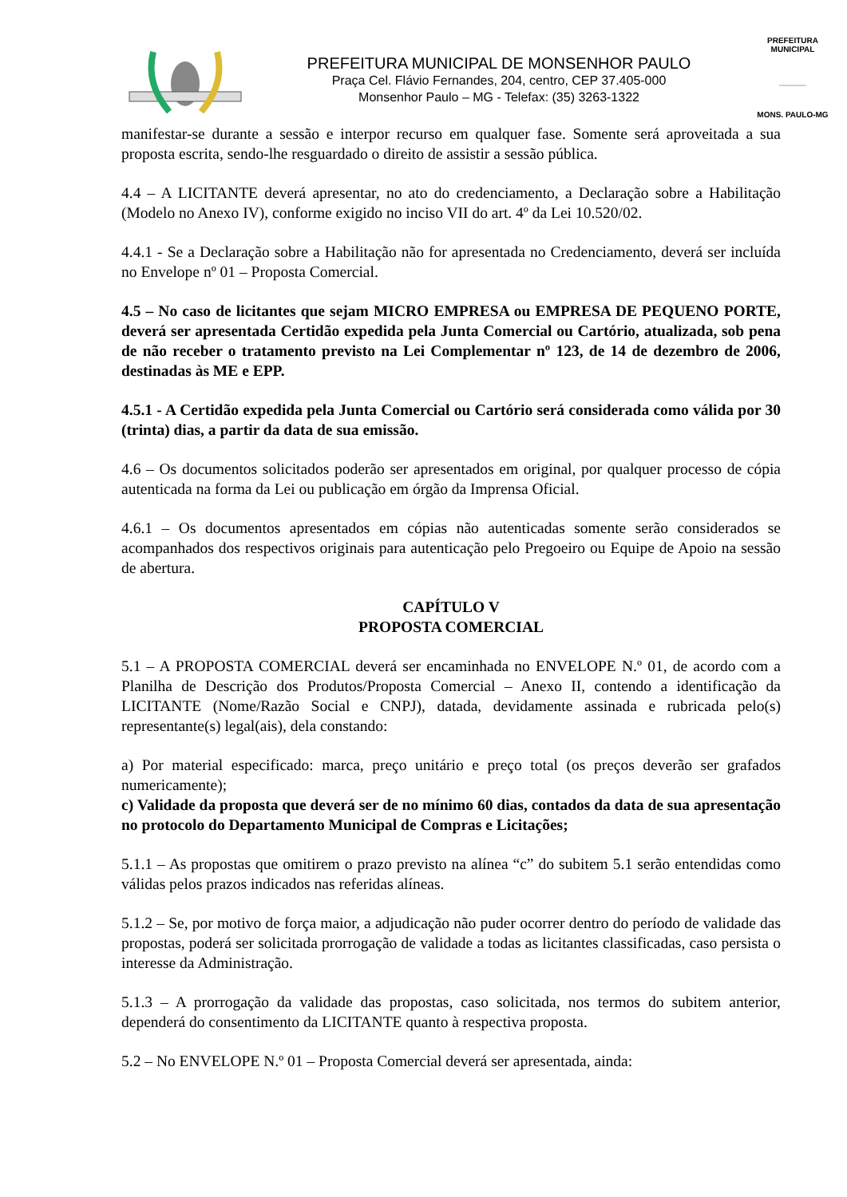PREFEITURA MUNICIPAL DE MONSENHOR PAULO
Praça Cel. Flávio Fernandes, 204, centro, CEP 37.405-000
Monsenhor Paulo – MG - Telefax: (35) 3263-1322
PREFEITURA MUNICIPAL
______
MONS. PAULO-MG
manifestar-se durante a sessão e interpor recurso em qualquer fase. Somente será aproveitada a sua proposta escrita, sendo-lhe resguardado o direito de assistir a sessão pública.
4.4 – A LICITANTE deverá apresentar, no ato do credenciamento, a Declaração sobre a Habilitação (Modelo no Anexo IV), conforme exigido no inciso VII do art. 4º da Lei 10.520/02.
4.4.1 - Se a Declaração sobre a Habilitação não for apresentada no Credenciamento, deverá ser incluída no Envelope nº 01 – Proposta Comercial.
4.5 – No caso de licitantes que sejam MICRO EMPRESA ou EMPRESA DE PEQUENO PORTE, deverá ser apresentada Certidão expedida pela Junta Comercial ou Cartório, atualizada, sob pena de não receber o tratamento previsto na Lei Complementar nº 123, de 14 de dezembro de 2006, destinadas às ME e EPP.
4.5.1 - A Certidão expedida pela Junta Comercial ou Cartório será considerada como válida por 30 (trinta) dias, a partir da data de sua emissão.
4.6 – Os documentos solicitados poderão ser apresentados em original, por qualquer processo de cópia autenticada na forma da Lei ou publicação em órgão da Imprensa Oficial.
4.6.1 – Os documentos apresentados em cópias não autenticadas somente serão considerados se acompanhados dos respectivos originais para autenticação pelo Pregoeiro ou Equipe de Apoio na sessão de abertura.
CAPÍTULO V
PROPOSTA COMERCIAL
5.1 – A PROPOSTA COMERCIAL deverá ser encaminhada no ENVELOPE N.º 01, de acordo com a Planilha de Descrição dos Produtos/Proposta Comercial – Anexo II, contendo a identificação da LICITANTE (Nome/Razão Social e CNPJ), datada, devidamente assinada e rubricada pelo(s) representante(s) legal(ais), dela constando:
a) Por material especificado: marca, preço unitário e preço total (os preços deverão ser grafados numericamente);
c) Validade da proposta que deverá ser de no mínimo 60 dias, contados da data de sua apresentação no protocolo do Departamento Municipal de Compras e Licitações;
5.1.1 – As propostas que omitirem o prazo previsto na alínea “c” do subitem 5.1 serão entendidas como válidas pelos prazos indicados nas referidas alíneas.
5.1.2 – Se, por motivo de força maior, a adjudicação não puder ocorrer dentro do período de validade das propostas, poderá ser solicitada prorrogação de validade a todas as licitantes classificadas, caso persista o interesse da Administração.
5.1.3 – A prorrogação da validade das propostas, caso solicitada, nos termos do subitem anterior, dependerá do consentimento da LICITANTE quanto à respectiva proposta.
5.2 – No ENVELOPE N.º 01 – Proposta Comercial deverá ser apresentada, ainda: